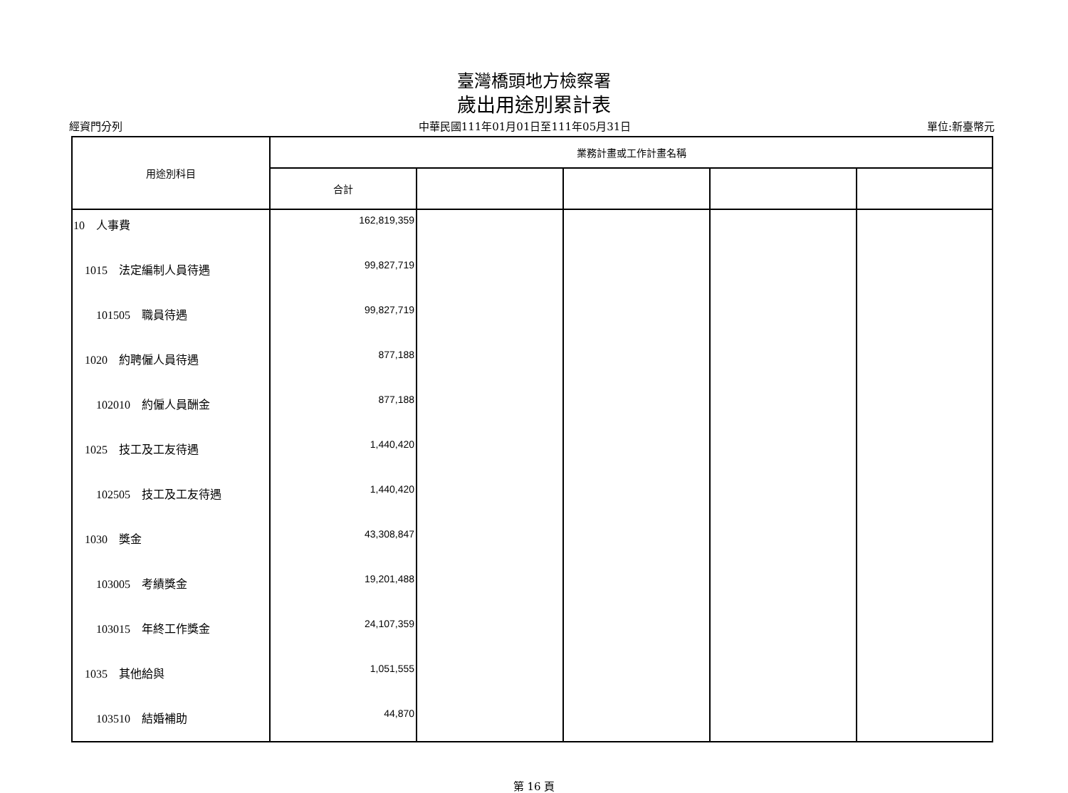臺灣橋頭地方檢察署
歲出用途別累計表
經資門分列 中華民國111年01月01日至111年05月31日 單位:新臺幣元
| 用途別科目 | 業務計畫或工作計畫名稱 | | | | |
| --- | --- | --- | --- | --- | --- |
| | 合計 | | | | |
| 10 人事費 | 162,819,359 | | | | |
| 1015 法定編制人員待遇 | 99,827,719 | | | | |
| 101505 職員待遇 | 99,827,719 | | | | |
| 1020 約聘僱人員待遇 | 877,188 | | | | |
| 102010 約僱人員酬金 | 877,188 | | | | |
| 1025 技工及工友待遇 | 1,440,420 | | | | |
| 102505 技工及工友待遇 | 1,440,420 | | | | |
| 1030 獎金 | 43,308,847 | | | | |
| 103005 考績獎金 | 19,201,488 | | | | |
| 103015 年終工作獎金 | 24,107,359 | | | | |
| 1035 其他給與 | 1,051,555 | | | | |
| 103510 結婚補助 | 44,870 | | | | |
第 16 頁